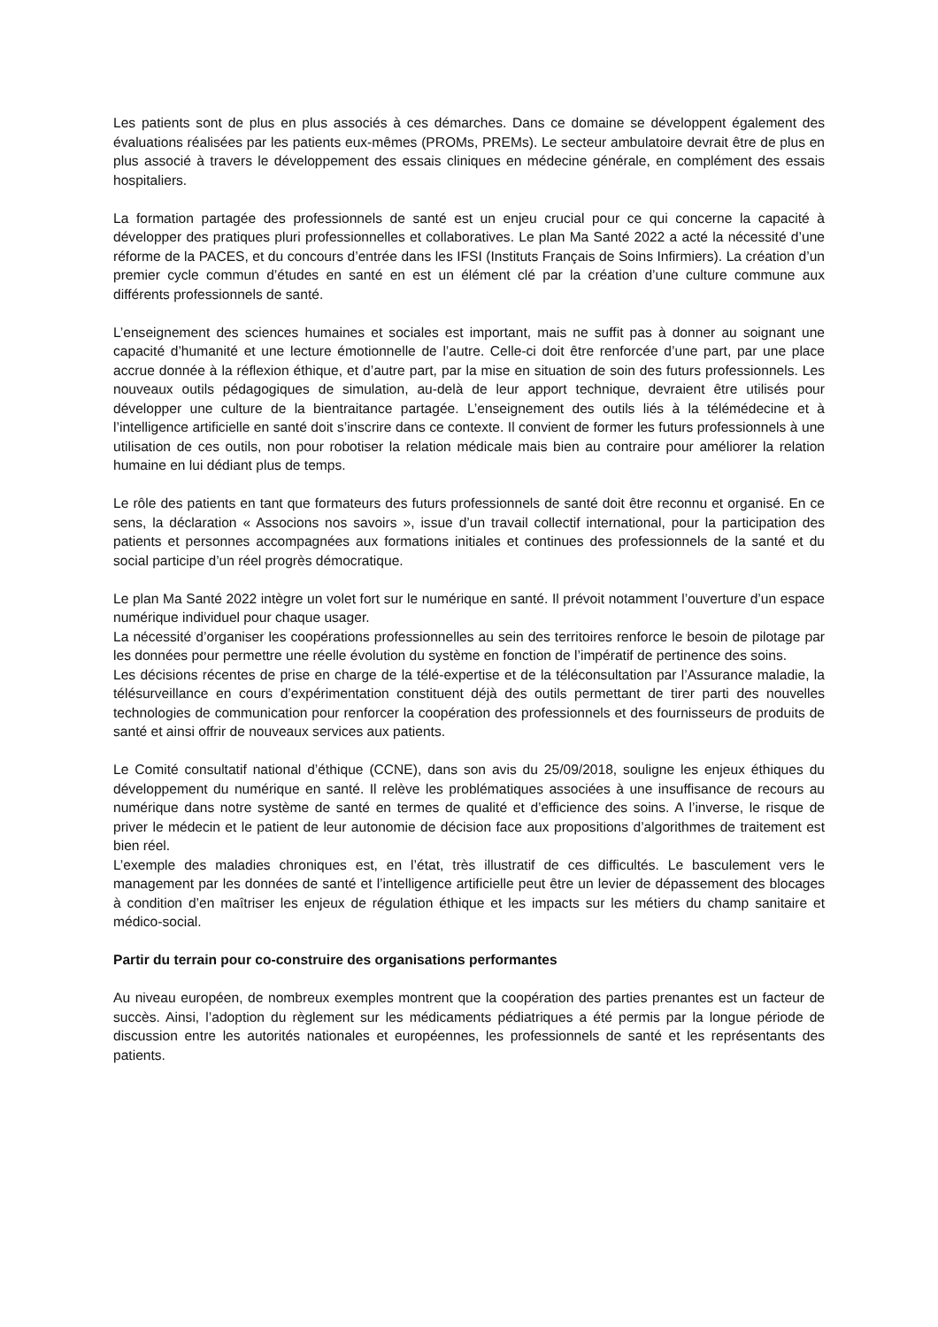Les patients sont de plus en plus associés à ces démarches. Dans ce domaine se développent également des évaluations réalisées par les patients eux-mêmes (PROMs, PREMs). Le secteur ambulatoire devrait être de plus en plus associé à travers le développement des essais cliniques en médecine générale, en complément des essais hospitaliers.
La formation partagée des professionnels de santé est un enjeu crucial pour ce qui concerne la capacité à développer des pratiques pluri professionnelles et collaboratives. Le plan Ma Santé 2022 a acté la nécessité d’une réforme de la PACES, et du concours d’entrée dans les IFSI (Instituts Français de Soins Infirmiers). La création d’un premier cycle commun d’études en santé en est un élément clé par la création d’une culture commune aux différents professionnels de santé.
L’enseignement des sciences humaines et sociales est important, mais ne suffit pas à donner au soignant une capacité d’humanité et une lecture émotionnelle de l’autre. Celle-ci doit être renforcée d’une part, par une place accrue donnée à la réflexion éthique, et d’autre part, par la mise en situation de soin des futurs professionnels. Les nouveaux outils pédagogiques de simulation, au-delà de leur apport technique, devraient être utilisés pour développer une culture de la bientraitance partagée. L’enseignement des outils liés à la télémédecine et à l’intelligence artificielle en santé doit s’inscrire dans ce contexte. Il convient de former les futurs professionnels à une utilisation de ces outils, non pour robotiser la relation médicale mais bien au contraire pour améliorer la relation humaine en lui dédiant plus de temps.
Le rôle des patients en tant que formateurs des futurs professionnels de santé doit être reconnu et organisé. En ce sens, la déclaration « Associons nos savoirs », issue d’un travail collectif international, pour la participation des patients et personnes accompagnées aux formations initiales et continues des professionnels de la santé et du social participe d’un réel progrès démocratique.
Le plan Ma Santé 2022 intègre un volet fort sur le numérique en santé. Il prévoit notamment l’ouverture d’un espace numérique individuel pour chaque usager.
La nécessité d’organiser les coopérations professionnelles au sein des territoires renforce le besoin de pilotage par les données pour permettre une réelle évolution du système en fonction de l’impératif de pertinence des soins.
Les décisions récentes de prise en charge de la télé-expertise et de la téléconsultation par l’Assurance maladie, la télésurveillance en cours d’expérimentation constituent déjà des outils permettant de tirer parti des nouvelles technologies de communication pour renforcer la coopération des professionnels et des fournisseurs de produits de santé et ainsi offrir de nouveaux services aux patients.
Le Comité consultatif national d’éthique (CCNE), dans son avis du 25/09/2018, souligne les enjeux éthiques du développement du numérique en santé. Il relève les problématiques associées à une insuffisance de recours au numérique dans notre système de santé en termes de qualité et d’efficience des soins. A l’inverse, le risque de priver le médecin et le patient de leur autonomie de décision face aux propositions d’algorithmes de traitement est bien réel.
L’exemple des maladies chroniques est, en l’état, très illustratif de ces difficultés. Le basculement vers le management par les données de santé et l’intelligence artificielle peut être un levier de dépassement des blocages à condition d’en maîtriser les enjeux de régulation éthique et les impacts sur les métiers du champ sanitaire et médico-social.
Partir du terrain pour co-construire des organisations performantes
Au niveau européen, de nombreux exemples montrent que la coopération des parties prenantes est un facteur de succès. Ainsi, l’adoption du règlement sur les médicaments pédiatriques a été permis par la longue période de discussion entre les autorités nationales et européennes, les professionnels de santé et les représentants des patients.